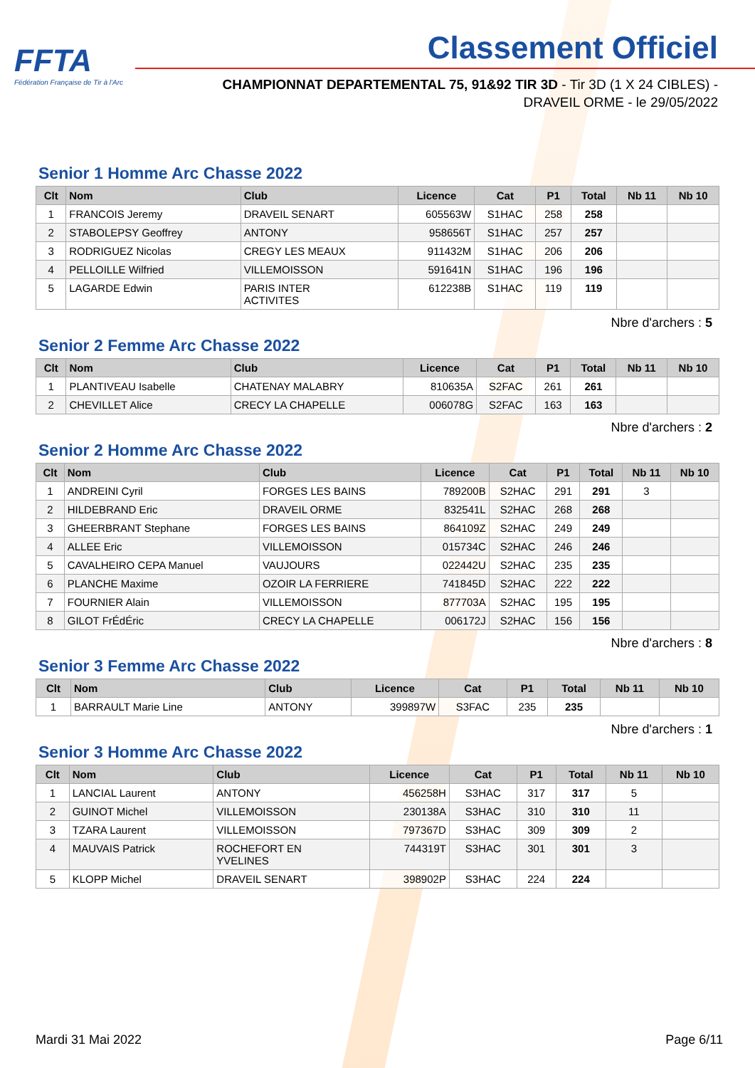FFTA
Fédération Française de Tir à l'Arc
Classement Officiel
CHAMPIONNAT DEPARTEMENTAL 75, 91&92 TIR 3D - Tir 3D (1 X 24 CIBLES) - DRAVEIL ORME - le 29/05/2022
Senior 1 Homme Arc Chasse 2022
| Clt | Nom | Club | Licence | Cat | P1 | Total | Nb 11 | Nb 10 |
| --- | --- | --- | --- | --- | --- | --- | --- | --- |
| 1 | FRANCOIS Jeremy | DRAVEIL SENART | 605563W | S1HAC | 258 | 258 | | |
| 2 | STABOLEPSY Geoffrey | ANTONY | 958656T | S1HAC | 257 | 257 | | |
| 3 | RODRIGUEZ Nicolas | CREGY LES MEAUX | 911432M | S1HAC | 206 | 206 | | |
| 4 | PELLOILLE Wilfried | VILLEMOISSON | 591641N | S1HAC | 196 | 196 | | |
| 5 | LAGARDE Edwin | PARIS INTER ACTIVITES | 612238B | S1HAC | 119 | 119 | | |
Nbre d'archers : 5
Senior 2 Femme Arc Chasse 2022
| Clt | Nom | Club | Licence | Cat | P1 | Total | Nb 11 | Nb 10 |
| --- | --- | --- | --- | --- | --- | --- | --- | --- |
| 1 | PLANTIVEAU Isabelle | CHATENAY MALABRY | 810635A | S2FAC | 261 | 261 | | |
| 2 | CHEVILLET Alice | CRECY LA CHAPELLE | 006078G | S2FAC | 163 | 163 | | |
Nbre d'archers : 2
Senior 2 Homme Arc Chasse 2022
| Clt | Nom | Club | Licence | Cat | P1 | Total | Nb 11 | Nb 10 |
| --- | --- | --- | --- | --- | --- | --- | --- | --- |
| 1 | ANDREINI Cyril | FORGES LES BAINS | 789200B | S2HAC | 291 | 291 | 3 | |
| 2 | HILDEBRAND Eric | DRAVEIL ORME | 832541L | S2HAC | 268 | 268 | | |
| 3 | GHEERBRANT Stephane | FORGES LES BAINS | 864109Z | S2HAC | 249 | 249 | | |
| 4 | ALLEE Eric | VILLEMOISSON | 015734C | S2HAC | 246 | 246 | | |
| 5 | CAVALHEIRO CEPA Manuel | VAUJOURS | 022442U | S2HAC | 235 | 235 | | |
| 6 | PLANCHE Maxime | OZOIR LA FERRIERE | 741845D | S2HAC | 222 | 222 | | |
| 7 | FOURNIER Alain | VILLEMOISSON | 877703A | S2HAC | 195 | 195 | | |
| 8 | GILOT FrÉdÉric | CRECY LA CHAPELLE | 006172J | S2HAC | 156 | 156 | | |
Nbre d'archers : 8
Senior 3 Femme Arc Chasse 2022
| Clt | Nom | Club | Licence | Cat | P1 | Total | Nb 11 | Nb 10 |
| --- | --- | --- | --- | --- | --- | --- | --- | --- |
| 1 | BARRAULT Marie Line | ANTONY | 399897W | S3FAC | 235 | 235 | | |
Nbre d'archers : 1
Senior 3 Homme Arc Chasse 2022
| Clt | Nom | Club | Licence | Cat | P1 | Total | Nb 11 | Nb 10 |
| --- | --- | --- | --- | --- | --- | --- | --- | --- |
| 1 | LANCIAL Laurent | ANTONY | 456258H | S3HAC | 317 | 317 | 5 | |
| 2 | GUINOT Michel | VILLEMOISSON | 230138A | S3HAC | 310 | 310 | 11 | |
| 3 | TZARA Laurent | VILLEMOISSON | 797367D | S3HAC | 309 | 309 | 2 | |
| 4 | MAUVAIS Patrick | ROCHEFORT EN YVELINES | 744319T | S3HAC | 301 | 301 | 3 | |
| 5 | KLOPP Michel | DRAVEIL SENART | 398902P | S3HAC | 224 | 224 | | |
Mardi 31 Mai 2022 Page 6/11